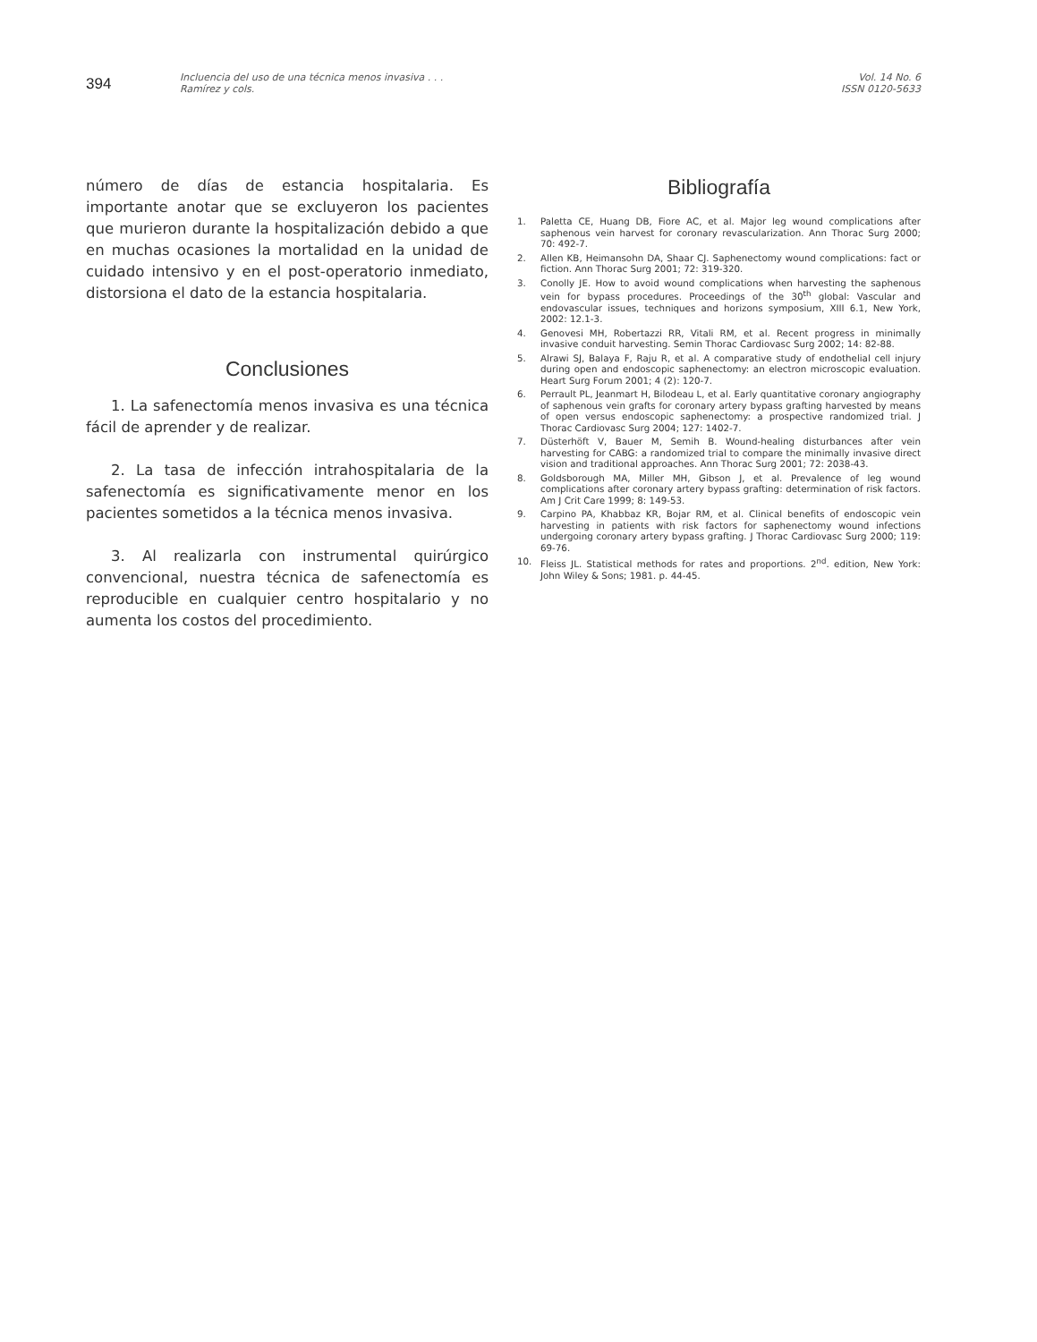394
Incluencia del uso de una técnica menos invasiva . . .
Ramírez y cols.
Vol. 14 No. 6
ISSN 0120-5633
número de días de estancia hospitalaria. Es importante anotar que se excluyeron los pacientes que murieron durante la hospitalización debido a que en muchas ocasiones la mortalidad en la unidad de cuidado intensivo y en el post-operatorio inmediato, distorsiona el dato de la estancia hospitalaria.
Conclusiones
1. La safenectomía menos invasiva es una técnica fácil de aprender y de realizar.
2. La tasa de infección intrahospitalaria de la safenectomía es significativamente menor en los pacientes sometidos a la técnica menos invasiva.
3. Al realizarla con instrumental quirúrgico convencional, nuestra técnica de safenectomía es reproducible en cualquier centro hospitalario y no aumenta los costos del procedimiento.
Bibliografía
1. Paletta CE, Huang DB, Fiore AC, et al. Major leg wound complications after saphenous vein harvest for coronary revascularization. Ann Thorac Surg 2000; 70: 492-7.
2. Allen KB, Heimansohn DA, Shaar CJ. Saphenectomy wound complications: fact or fiction. Ann Thorac Surg 2001; 72: 319-320.
3. Conolly JE. How to avoid wound complications when harvesting the saphenous vein for bypass procedures. Proceedings of the 30<sup>th</sup> global: Vascular and endovascular issues, techniques and horizons symposium, XIII 6.1, New York, 2002: 12.1-3.
4. Genovesi MH, Robertazzi RR, Vitali RM, et al. Recent progress in minimally invasive conduit harvesting. Semin Thorac Cardiovasc Surg 2002; 14: 82-88.
5. Alrawi SJ, Balaya F, Raju R, et al. A comparative study of endothelial cell injury during open and endoscopic saphenectomy: an electron microscopic evaluation. Heart Surg Forum 2001; 4 (2): 120-7.
6. Perrault PL, Jeanmart H, Bilodeau L, et al. Early quantitative coronary angiography of saphenous vein grafts for coronary artery bypass grafting harvested by means of open versus endoscopic saphenectomy: a prospective randomized trial. J Thorac Cardiovasc Surg 2004; 127: 1402-7.
7. Düsterhöft V, Bauer M, Semih B. Wound-healing disturbances after vein harvesting for CABG: a randomized trial to compare the minimally invasive direct vision and traditional approaches. Ann Thorac Surg 2001; 72: 2038-43.
8. Goldsborough MA, Miller MH, Gibson J, et al. Prevalence of leg wound complications after coronary artery bypass grafting: determination of risk factors. Am J Crit Care 1999; 8: 149-53.
9. Carpino PA, Khabbaz KR, Bojar RM, et al. Clinical benefits of endoscopic vein harvesting in patients with risk factors for saphenectomy wound infections undergoing coronary artery bypass grafting. J Thorac Cardiovasc Surg 2000; 119: 69-76.
10. Fleiss JL. Statistical methods for rates and proportions. 2<sup>nd</sup>. edition, New York: John Wiley & Sons; 1981. p. 44-45.